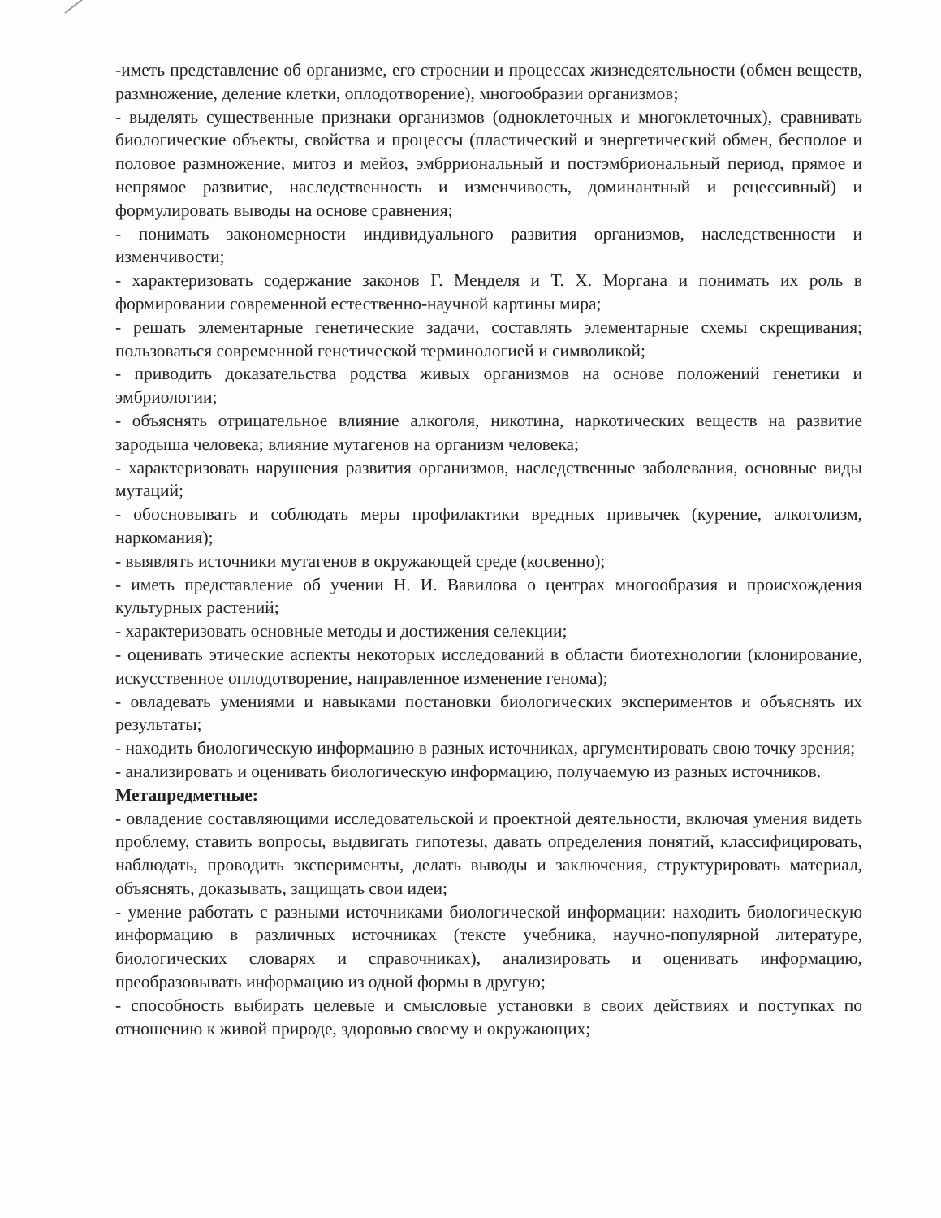-иметь представление об организме, его строении и процессах жизнедеятельности (обмен веществ, размножение, деление клетки, оплодотворение), многообразии организмов;
- выделять существенные признаки организмов (одноклеточных и многоклеточных), сравнивать биологические объекты, свойства и процессы (пластический и энергетический обмен, бесполое и половое размножение, митоз и мейоз, эмбрриональный и постэмбриональный период, прямое и непрямое развитие, наследственность и изменчивость, доминантный и рецессивный) и формулировать выводы на основе сравнения;
- понимать закономерности индивидуального развития организмов, наследственности и изменчивости;
- характеризовать содержание законов Г. Менделя и Т. Х. Моргана и понимать их роль в формировании современной естественно-научной картины мира;
- решать элементарные генетические задачи, составлять элементарные схемы скрещивания; пользоваться современной генетической терминологией и символикой;
- приводить доказательства родства живых организмов на основе положений генетики и эмбриологии;
- объяснять отрицательное влияние алкоголя, никотина, наркотических веществ на развитие зародыша человека; влияние мутагенов на организм человека;
- характеризовать нарушения развития организмов, наследственные заболевания, основные виды мутаций;
- обосновывать и соблюдать меры профилактики вредных привычек (курение, алкоголизм, наркомания);
- выявлять источники мутагенов в окружающей среде (косвенно);
- иметь представление об учении Н. И. Вавилова о центрах многообразия и происхождения культурных растений;
- характеризовать основные методы и достижения селекции;
- оценивать этические аспекты некоторых исследований в области биотехнологии (клонирование, искусственное оплодотворение, направленное изменение генома);
- овладевать умениями и навыками постановки биологических экспериментов и объяснять их результаты;
- находить биологическую информацию в разных источниках, аргументировать свою точку зрения;
- анализировать и оценивать биологическую информацию, получаемую из разных источников.
Метапредметные:
- овладение составляющими исследовательской и проектной деятельности, включая умения видеть проблему, ставить вопросы, выдвигать гипотезы, давать определения понятий, классифицировать, наблюдать, проводить эксперименты, делать выводы и заключения, структурировать материал, объяснять, доказывать, защищать свои идеи;
- умение работать с разными источниками биологической информации: находить биологическую информацию в различных источниках (тексте учебника, научно-популярной литературе, биологических словарях и справочниках), анализировать и оценивать информацию, преобразовывать информацию из одной формы в другую;
- способность выбирать целевые и смысловые установки в своих действиях и поступках по отношению к живой природе, здоровью своему и окружающих;